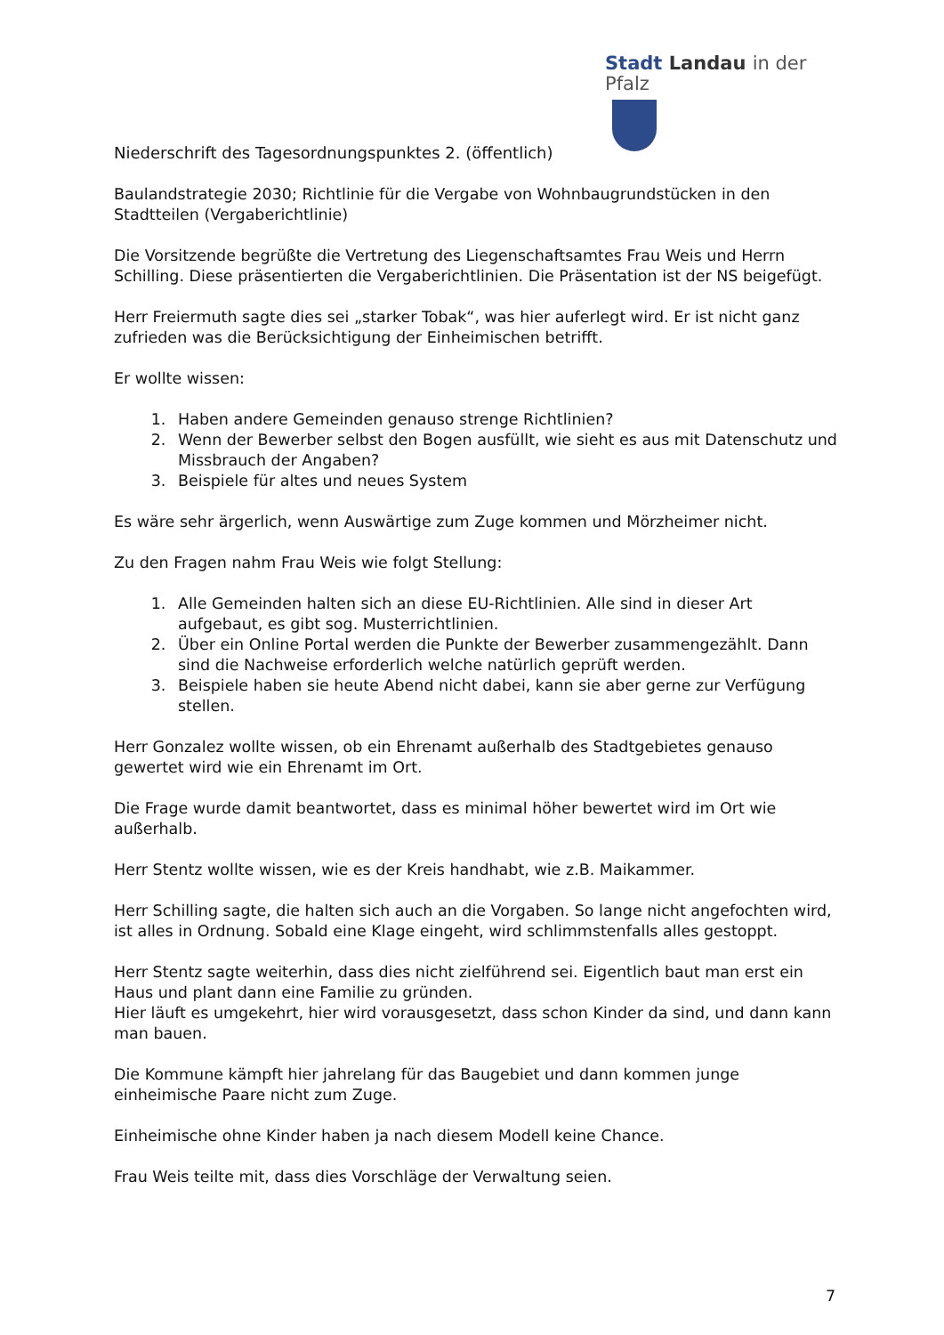Stadt Landau in der Pfalz
Niederschrift des Tagesordnungspunktes 2. (öffentlich)
Baulandstrategie 2030; Richtlinie für die Vergabe von Wohnbaugrundstücken in den Stadtteilen (Vergaberichtlinie)
Die Vorsitzende begrüßte die Vertretung des Liegenschaftsamtes Frau Weis und Herrn Schilling. Diese präsentierten die Vergaberichtlinien. Die Präsentation ist der NS beigefügt.
Herr Freiermuth sagte dies sei „starker Tobak“, was hier auferlegt wird. Er ist nicht ganz zufrieden was die Berücksichtigung der Einheimischen betrifft.
Er wollte wissen:
1. Haben andere Gemeinden genauso strenge Richtlinien?
2. Wenn der Bewerber selbst den Bogen ausfüllt, wie sieht es aus mit Datenschutz und Missbrauch der Angaben?
3. Beispiele für altes und neues System
Es wäre sehr ärgerlich, wenn Auswärtige zum Zuge kommen und Mörzheimer nicht.
Zu den Fragen nahm Frau Weis wie folgt Stellung:
1. Alle Gemeinden halten sich an diese EU-Richtlinien. Alle sind in dieser Art aufgebaut, es gibt sog. Musterrichtlinien.
2. Über ein Online Portal werden die Punkte der Bewerber zusammengezählt. Dann sind die Nachweise erforderlich welche natürlich geprüft werden.
3. Beispiele haben sie heute Abend nicht dabei, kann sie aber gerne zur Verfügung stellen.
Herr Gonzalez wollte wissen, ob ein Ehrenamt außerhalb des Stadtgebietes genauso gewertet wird wie ein Ehrenamt im Ort.
Die Frage wurde damit beantwortet, dass es minimal höher bewertet wird im Ort wie außerhalb.
Herr Stentz wollte wissen, wie es der Kreis handhabt, wie z.B. Maikammer.
Herr Schilling sagte, die halten sich auch an die Vorgaben. So lange nicht angefochten wird, ist alles in Ordnung. Sobald eine Klage eingeht, wird schlimmstenfalls alles gestoppt.
Herr Stentz sagte weiterhin, dass dies nicht zielführend sei. Eigentlich baut man erst ein Haus und plant dann eine Familie zu gründen.
Hier läuft es umgekehrt, hier wird vorausgesetzt, dass schon Kinder da sind, und dann kann man bauen.
Die Kommune kämpft hier jahrelang für das Baugebiet und dann kommen junge einheimische Paare nicht zum Zuge.
Einheimische ohne Kinder haben ja nach diesem Modell keine Chance.
Frau Weis teilte mit, dass dies Vorschläge der Verwaltung seien.
7